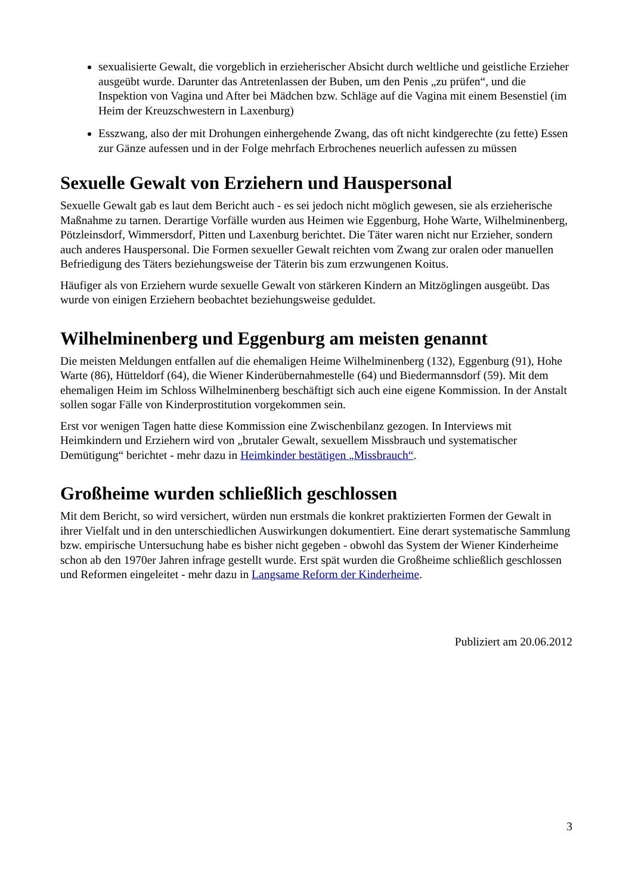sexualisierte Gewalt, die vorgeblich in erzieherischer Absicht durch weltliche und geistliche Erzieher ausgeübt wurde. Darunter das Antretenlassen der Buben, um den Penis „zu prüfen“, und die Inspektion von Vagina und After bei Mädchen bzw. Schläge auf die Vagina mit einem Besenstiel (im Heim der Kreuzschwestern in Laxenburg)
Esszwang, also der mit Drohungen einhergehende Zwang, das oft nicht kindgerechte (zu fette) Essen zur Gänze aufessen und in der Folge mehrfach Erbrochenes neuerlich aufessen zu müssen
Sexuelle Gewalt von Erziehern und Hauspersonal
Sexuelle Gewalt gab es laut dem Bericht auch - es sei jedoch nicht möglich gewesen, sie als erzieherische Maßnahme zu tarnen. Derartige Vorfälle wurden aus Heimen wie Eggenburg, Hohe Warte, Wilhelminenberg, Pötzleinsdorf, Wimmersdorf, Pitten und Laxenburg berichtet. Die Täter waren nicht nur Erzieher, sondern auch anderes Hauspersonal. Die Formen sexueller Gewalt reichten vom Zwang zur oralen oder manuellen Befriedigung des Täters beziehungsweise der Täterin bis zum erzwungenen Koitus.
Häufiger als von Erziehern wurde sexuelle Gewalt von stärkeren Kindern an Mitzöglingen ausgeübt. Das wurde von einigen Erziehern beobachtet beziehungsweise geduldet.
Wilhelminenberg und Eggenburg am meisten genannt
Die meisten Meldungen entfallen auf die ehemaligen Heime Wilhelminenberg (132), Eggenburg (91), Hohe Warte (86), Hütteldorf (64), die Wiener Kinderübernahmestelle (64) und Biedermannsdorf (59). Mit dem ehemaligen Heim im Schloss Wilhelminenberg beschäftigt sich auch eine eigene Kommission. In der Anstalt sollen sogar Fälle von Kinderprostitution vorgekommen sein.
Erst vor wenigen Tagen hatte diese Kommission eine Zwischenbilanz gezogen. In Interviews mit Heimkindern und Erziehern wird von „brutaler Gewalt, sexuellem Missbrauch und systematischer Demütigung“ berichtet - mehr dazu in Heimkinder bestätigen „Missbrauch“.
Großheime wurden schließlich geschlossen
Mit dem Bericht, so wird versichert, würden nun erstmals die konkret praktizierten Formen der Gewalt in ihrer Vielfalt und in den unterschiedlichen Auswirkungen dokumentiert. Eine derart systematische Sammlung bzw. empirische Untersuchung habe es bisher nicht gegeben - obwohl das System der Wiener Kinderheime schon ab den 1970er Jahren infrage gestellt wurde. Erst spät wurden die Großheime schließlich geschlossen und Reformen eingeleitet - mehr dazu in Langsame Reform der Kinderheime.
Publiziert am 20.06.2012
3